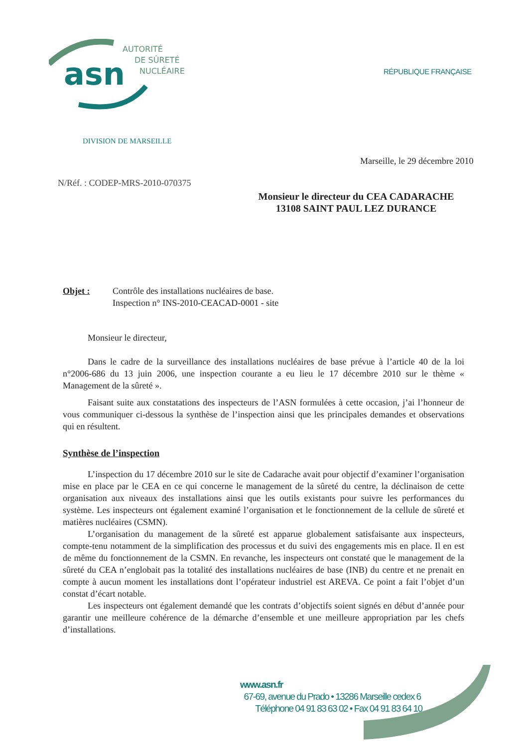asn
AUTORITÉ
DE SÛRETÉ
NUCLÉAIRE
RÉPUBLIQUE FRANÇAISE
DIVISION DE MARSEILLE
Marseille, le 29 décembre 2010
N/Réf. : CODEP-MRS-2010-070375
Monsieur le directeur du CEA CADARACHE
13108 SAINT PAUL LEZ DURANCE
Objet : Contrôle des installations nucléaires de base.
Inspection n° INS-2010-CEACAD-0001 - site
Monsieur le directeur,
Dans le cadre de la surveillance des installations nucléaires de base prévue à l’article 40 de la loi n°2006-686 du 13 juin 2006, une inspection courante a eu lieu le 17 décembre 2010 sur le thème « Management de la sûreté ».
Faisant suite aux constatations des inspecteurs de l’ASN formulées à cette occasion, j’ai l’honneur de vous communiquer ci-dessous la synthèse de l’inspection ainsi que les principales demandes et observations qui en résultent.
Synthèse de l’inspection
L’inspection du 17 décembre 2010 sur le site de Cadarache avait pour objectif d’examiner l’organisation mise en place par le CEA en ce qui concerne le management de la sûreté du centre, la déclinaison de cette organisation aux niveaux des installations ainsi que les outils existants pour suivre les performances du système. Les inspecteurs ont également examiné l’organisation et le fonctionnement de la cellule de sûreté et matières nucléaires (CSMN).
L’organisation du management de la sûreté est apparue globalement satisfaisante aux inspecteurs, compte-tenu notamment de la simplification des processus et du suivi des engagements mis en place. Il en est de même du fonctionnement de la CSMN. En revanche, les inspecteurs ont constaté que le management de la sûreté du CEA n’englobait pas la totalité des installations nucléaires de base (INB) du centre et ne prenait en compte à aucun moment les installations dont l’opérateur industriel est AREVA. Ce point a fait l’objet d’un constat d’écart notable.
Les inspecteurs ont également demandé que les contrats d’objectifs soient signés en début d’année pour garantir une meilleure cohérence de la démarche d’ensemble et une meilleure appropriation par les chefs d’installations.
www.asn.fr
67-69, avenue du Prado • 13286 Marseille cedex 6
Téléphone 04 91 83 63 02 • Fax 04 91 83 64 10